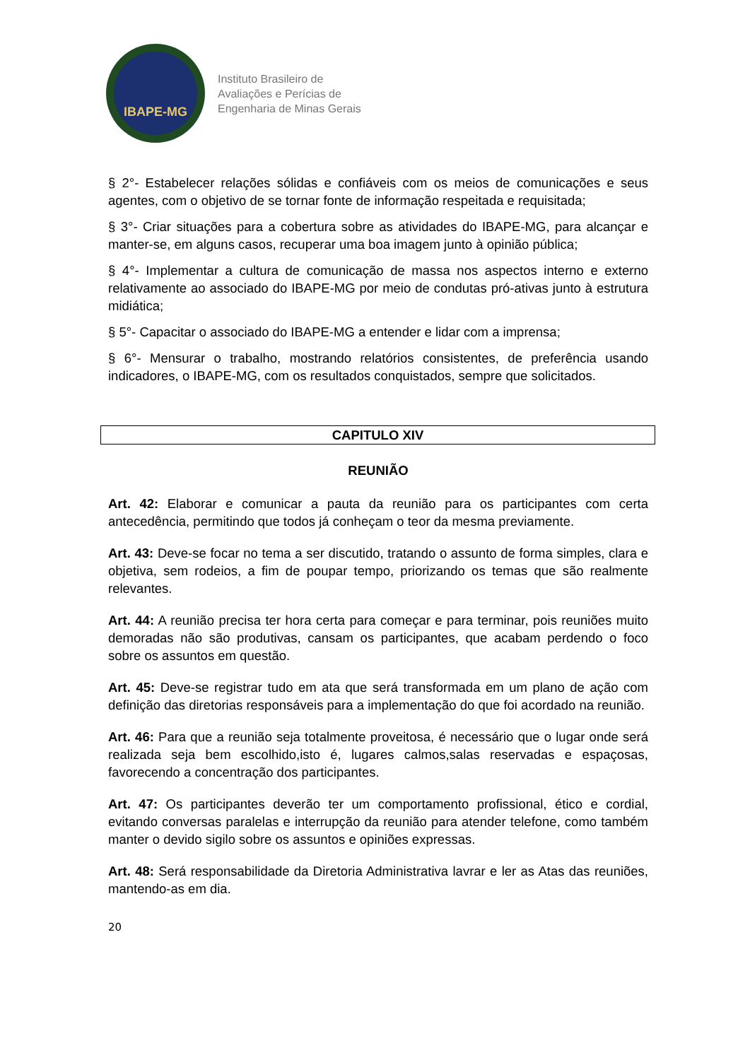IBAPE-MG
Instituto Brasileiro de
Avaliações e Perícias de
Engenharia de Minas Gerais
§ 2°- Estabelecer relações sólidas e confiáveis com os meios de comunicações e seus agentes, com o objetivo de se tornar fonte de informação respeitada e requisitada;
§ 3°- Criar situações para a cobertura sobre as atividades do IBAPE-MG, para alcançar e manter-se, em alguns casos, recuperar uma boa imagem junto à opinião pública;
§ 4°- Implementar a cultura de comunicação de massa nos aspectos interno e externo relativamente ao associado do IBAPE-MG por meio de condutas pró-ativas junto à estrutura midiática;
§ 5°- Capacitar o associado do IBAPE-MG a entender e lidar com a imprensa;
§ 6°- Mensurar o trabalho, mostrando relatórios consistentes, de preferência usando indicadores, o IBAPE-MG, com os resultados conquistados, sempre que solicitados.
CAPITULO XIV
REUNIÃO
Art. 42: Elaborar e comunicar a pauta da reunião para os participantes com certa antecedência, permitindo que todos já conheçam o teor da mesma previamente.
Art. 43: Deve-se focar no tema a ser discutido, tratando o assunto de forma simples, clara e objetiva, sem rodeios, a fim de poupar tempo, priorizando os temas que são realmente relevantes.
Art. 44: A reunião precisa ter hora certa para começar e para terminar, pois reuniões muito demoradas não são produtivas, cansam os participantes, que acabam perdendo o foco sobre os assuntos em questão.
Art. 45: Deve-se registrar tudo em ata que será transformada em um plano de ação com definição das diretorias responsáveis para a implementação do que foi acordado na reunião.
Art. 46: Para que a reunião seja totalmente proveitosa, é necessário que o lugar onde será realizada seja bem escolhido,isto é, lugares calmos,salas reservadas e espaçosas, favorecendo a concentração dos participantes.
Art. 47: Os participantes deverão ter um comportamento profissional, ético e cordial, evitando conversas paralelas e interrupção da reunião para atender telefone, como também manter o devido sigilo sobre os assuntos e opiniões expressas.
Art. 48: Será responsabilidade da Diretoria Administrativa lavrar e ler as Atas das reuniões, mantendo-as em dia.
20